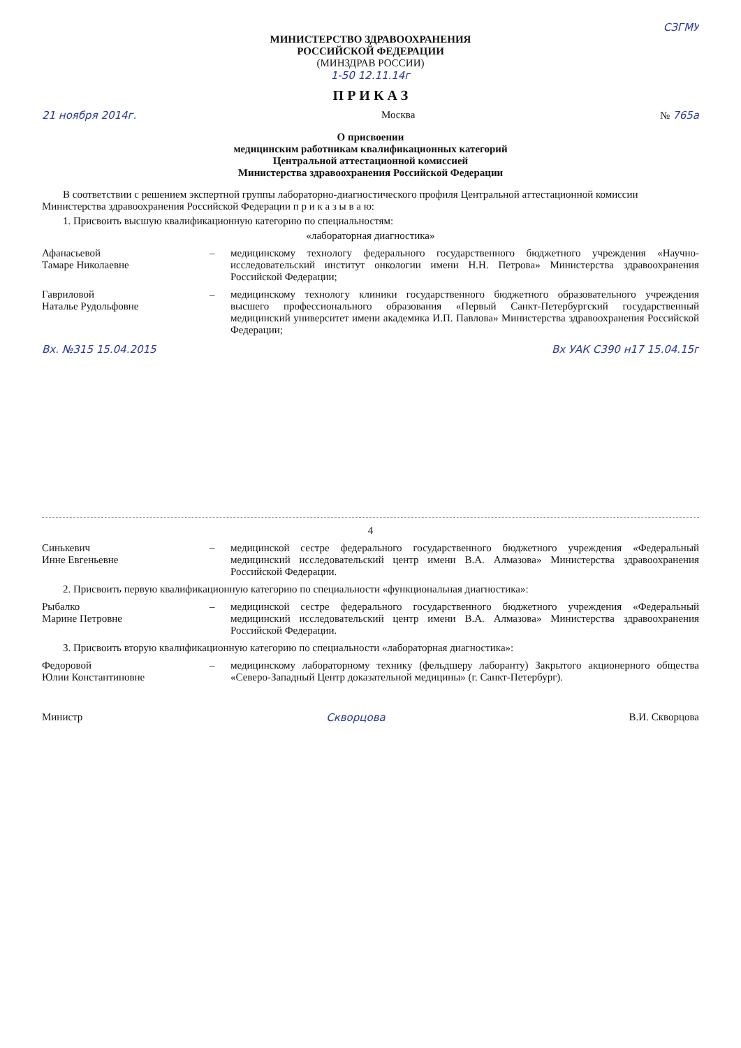СЗГМУ
МИНИСТЕРСТВО ЗДРАВООХРАНЕНИЯ
РОССИЙСКОЙ ФЕДЕРАЦИИ
(МИНЗДРАВ РОССИИ)
1-50 12.11.14г
П Р И К А З
21 ноября 2014г. Москва № 765а
О присвоении
медицинским работникам квалификационных категорий
Центральной аттестационной комиссией
Министерства здравоохранения Российской Федерации
В соответствии с решением экспертной группы лабораторно-диагностического профиля Центральной аттестационной комиссии Министерства здравоохранения Российской Федерации п р и к а з ы в а ю:
1. Присвоить высшую квалификационную категорию по специальностям:
«лабораторная диагностика»
Афанасьевой
Тамаре Николаевне
– медицинскому технологу федерального государственного бюджетного учреждения «Научно-исследовательский институт онкологии имени Н.Н. Петрова» Министерства здравоохранения Российской Федерации;
Гавриловой
Наталье Рудольфовне
– медицинскому технологу клиники государственного бюджетного образовательного учреждения высшего профессионального образования «Первый Санкт-Петербургский государственный медицинский университет имени академика И.П. Павлова» Министерства здравоохранения Российской Федерации;
Вх. №315 15.04.2015 Вх УАК С390 н17 15.04.15г
4
Синькевич
Инне Евгеньевне
– медицинской сестре федерального государственного бюджетного учреждения «Федеральный медицинский исследовательский центр имени В.А. Алмазова» Министерства здравоохранения Российской Федерации.
2. Присвоить первую квалификационную категорию по специальности «функциональная диагностика»:
Рыбалко
Марине Петровне
– медицинской сестре федерального государственного бюджетного учреждения «Федеральный медицинский исследовательский центр имени В.А. Алмазова» Министерства здравоохранения Российской Федерации.
3. Присвоить вторую квалификационную категорию по специальности «лабораторная диагностика»:
Федоровой
Юлии Константиновне
– медицинскому лабораторному технику (фельдшеру лаборанту) Закрытого акционерного общества «Северо-Западный Центр доказательной медицины» (г. Санкт-Петербург).
Министр Скворцова В.И. Скворцова